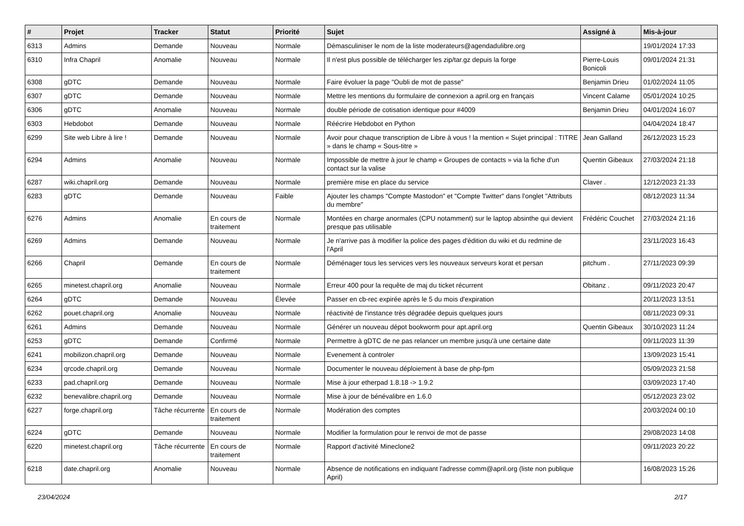| # | Projet | Tracker | Statut | Priorité | Sujet | Assigné à | Mis-à-jour |
| --- | --- | --- | --- | --- | --- | --- | --- |
| 6313 | Admins | Demande | Nouveau | Normale | Démasculiniser le nom de la liste moderateurs@agendadulibre.org | | 19/01/2024 17:33 |
| 6310 | Infra Chapril | Anomalie | Nouveau | Normale | Il n'est plus possible de télécharger les zip/tar.gz depuis la forge | Pierre-Louis Bonicoli | 09/01/2024 21:31 |
| 6308 | gDTC | Demande | Nouveau | Normale | Faire évoluer la page "Oubli de mot de passe" | Benjamin Drieu | 01/02/2024 11:05 |
| 6307 | gDTC | Demande | Nouveau | Normale | Mettre les mentions du formulaire de connexion a april.org en français | Vincent Calame | 05/01/2024 10:25 |
| 6306 | gDTC | Anomalie | Nouveau | Normale | double période de cotisation identique pour #4009 | Benjamin Drieu | 04/01/2024 16:07 |
| 6303 | Hebdobot | Demande | Nouveau | Normale | Réécrire Hebdobot en Python | | 04/04/2024 18:47 |
| 6299 | Site web Libre à lire ! | Demande | Nouveau | Normale | Avoir pour chaque transcription de Libre à vous ! la mention « Sujet principal : TITRE » dans le champ « Sous-titre » | Jean Galland | 26/12/2023 15:23 |
| 6294 | Admins | Anomalie | Nouveau | Normale | Impossible de mettre à jour le champ « Groupes de contacts » via la fiche d'un contact sur la valise | Quentin Gibeaux | 27/03/2024 21:18 |
| 6287 | wiki.chapril.org | Demande | Nouveau | Normale | première mise en place du service | Claver . | 12/12/2023 21:33 |
| 6283 | gDTC | Demande | Nouveau | Faible | Ajouter les champs "Compte Mastodon" et "Compte Twitter" dans l'onglet "Attributs du membre" | | 08/12/2023 11:34 |
| 6276 | Admins | Anomalie | En cours de traitement | Normale | Montées en charge anormales (CPU notamment) sur le laptop absinthe qui devient presque pas utilisable | Frédéric Couchet | 27/03/2024 21:16 |
| 6269 | Admins | Demande | Nouveau | Normale | Je n'arrive pas à modifier la police des pages d'édition du wiki et du redmine de l'April | | 23/11/2023 16:43 |
| 6266 | Chapril | Demande | En cours de traitement | Normale | Déménager tous les services vers les nouveaux serveurs korat et persan | pitchum . | 27/11/2023 09:39 |
| 6265 | minetest.chapril.org | Anomalie | Nouveau | Normale | Erreur 400 pour la requête de maj du ticket récurrent | Obitanz . | 09/11/2023 20:47 |
| 6264 | gDTC | Demande | Nouveau | Élevée | Passer en cb-rec expirée après le 5 du mois d'expiration | | 20/11/2023 13:51 |
| 6262 | pouet.chapril.org | Anomalie | Nouveau | Normale | réactivité de l'instance très dégradée depuis quelques jours | | 08/11/2023 09:31 |
| 6261 | Admins | Demande | Nouveau | Normale | Générer un nouveau dépot bookworm pour apt.april.org | Quentin Gibeaux | 30/10/2023 11:24 |
| 6253 | gDTC | Demande | Confirmé | Normale | Permettre à gDTC de ne pas relancer un membre jusqu'à une certaine date | | 09/11/2023 11:39 |
| 6241 | mobilizon.chapril.org | Demande | Nouveau | Normale | Evenement à controler | | 13/09/2023 15:41 |
| 6234 | qrcode.chapril.org | Demande | Nouveau | Normale | Documenter le nouveau déploiement à base de php-fpm | | 05/09/2023 21:58 |
| 6233 | pad.chapril.org | Demande | Nouveau | Normale | Mise à jour etherpad 1.8.18 -> 1.9.2 | | 03/09/2023 17:40 |
| 6232 | benevalibre.chapril.org | Demande | Nouveau | Normale | Mise à jour de bénévalibre en 1.6.0 | | 05/12/2023 23:02 |
| 6227 | forge.chapril.org | Tâche récurrente | En cours de traitement | Normale | Modération des comptes | | 20/03/2024 00:10 |
| 6224 | gDTC | Demande | Nouveau | Normale | Modifier la formulation pour le renvoi de mot de passe | | 29/08/2023 14:08 |
| 6220 | minetest.chapril.org | Tâche récurrente | En cours de traitement | Normale | Rapport d'activité Mineclone2 | | 09/11/2023 20:22 |
| 6218 | date.chapril.org | Anomalie | Nouveau | Normale | Absence de notifications en indiquant l'adresse comm@april.org (liste non publique April) | | 16/08/2023 15:26 |
23/04/2024 2/17